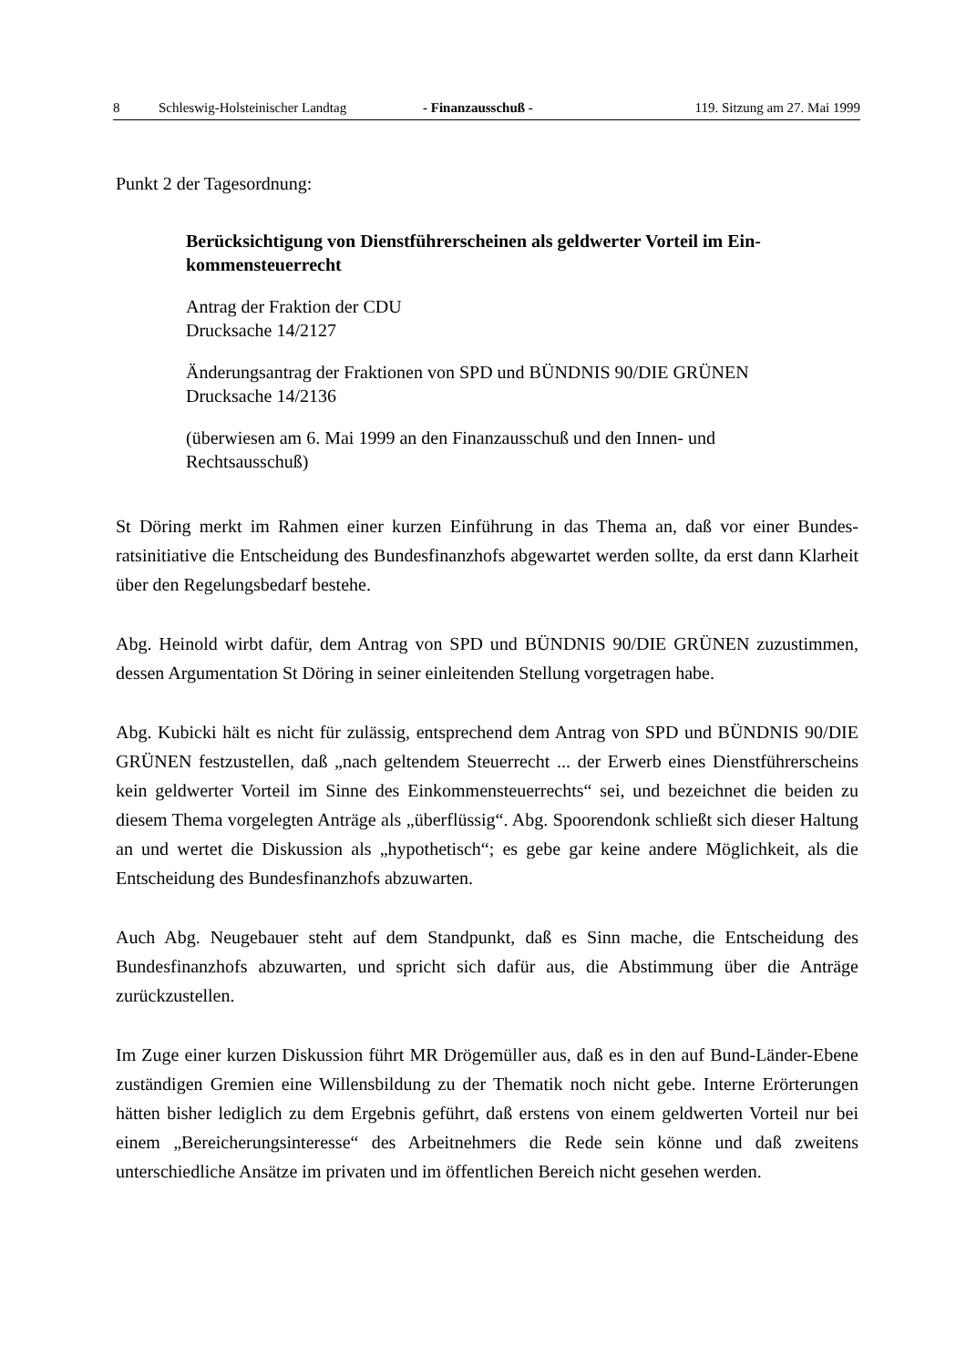8 Schleswig-Holsteinischer Landtag - Finanzausschuß - 119. Sitzung am 27. Mai 1999
Punkt 2 der Tagesordnung:
Berücksichtigung von Dienstführerscheinen als geldwerter Vorteil im Ein-
kommensteuerrecht
Antrag der Fraktion der CDU
Drucksache 14/2127
Änderungsantrag der Fraktionen von SPD und BÜNDNIS 90/DIE GRÜNEN
Drucksache 14/2136
(überwiesen am 6. Mai 1999 an den Finanzausschuß und den Innen- und
Rechtsausschuß)
St Döring merkt im Rahmen einer kurzen Einführung in das Thema an, daß vor einer Bundes­ratsinitiative die Entscheidung des Bundesfinanzhofs abgewartet werden sollte, da erst dann Klarheit über den Regelungsbedarf bestehe.
Abg. Heinold wirbt dafür, dem Antrag von SPD und BÜNDNIS 90/DIE GRÜNEN zuzustim­men, dessen Argumentation St Döring in seiner einleitenden Stellung vorgetragen habe.
Abg. Kubicki hält es nicht für zulässig, entsprechend dem Antrag von SPD und BÜNDNIS 90/DIE GRÜNEN festzustellen, daß „nach geltendem Steuerrecht ... der Erwerb eines Dienstführerscheins kein geldwerter Vorteil im Sinne des Einkommensteuerrechts“ sei, und bezeichnet die beiden zu diesem Thema vorgelegten Anträge als „überflüssig“. Abg. Spooren­donk schließt sich dieser Haltung an und wertet die Diskussion als „hypothetisch“; es gebe gar keine andere Möglichkeit, als die Entscheidung des Bundesfinanzhofs abzuwarten.
Auch Abg. Neugebauer steht auf dem Standpunkt, daß es Sinn mache, die Entscheidung des Bundesfinanzhofs abzuwarten, und spricht sich dafür aus, die Abstimmung über die Anträge zurückzustellen.
Im Zuge einer kurzen Diskussion führt MR Drögemüller aus, daß es in den auf Bund-Länder-Ebene zuständigen Gremien eine Willensbildung zu der Thematik noch nicht gebe. Interne Er­örterungen hätten bisher lediglich zu dem Ergebnis geführt, daß erstens von einem geldwerten Vorteil nur bei einem „Bereicherungsinteresse“ des Arbeitnehmers die Rede sein könne und daß zweitens unterschiedliche Ansätze im privaten und im öffentlichen Bereich nicht gesehen werden.